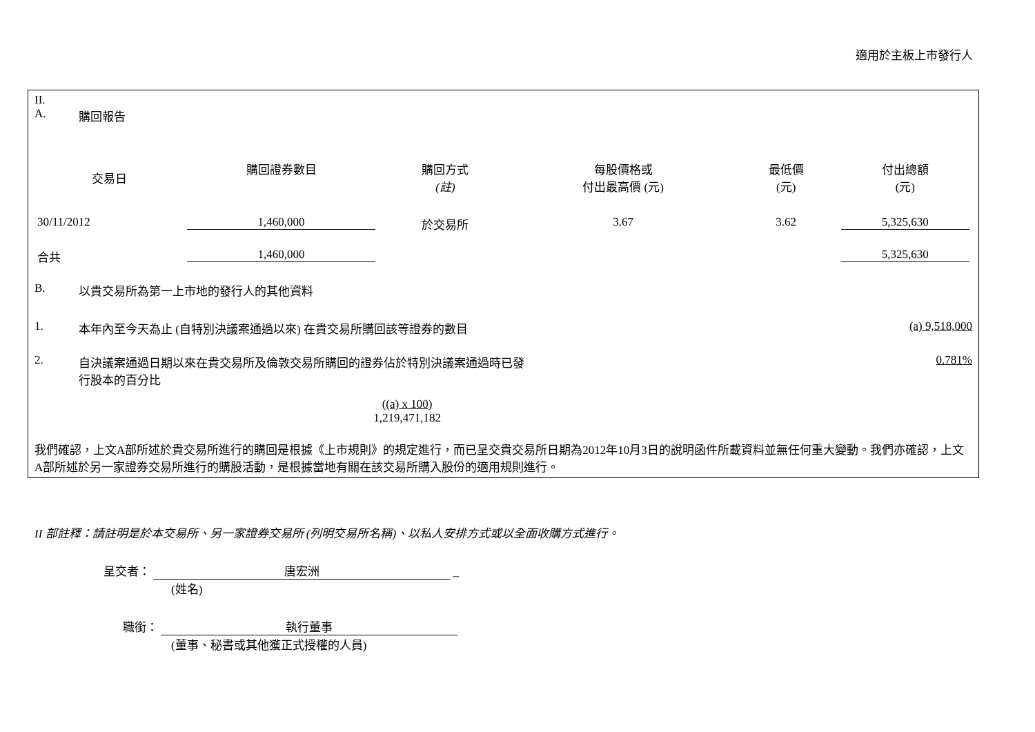適用於主板上市發行人
II.
A. 購回報告
| 交易日 | 購回證券數目 | 購回方式 (註) | 每股價格或 付出最高價 (元) | 最低價 (元) | 付出總額 (元) |
| --- | --- | --- | --- | --- | --- |
| 30/11/2012 | 1,460,000 | 於交易所 | 3.67 | 3.62 | 5,325,630 |
| 合共 | 1,460,000 | | | | 5,325,630 |
B. 以貴交易所為第一上市地的發行人的其他資料
1. 本年內至今天為止 (自特別決議案通過以來) 在貴交易所購回該等證券的數目 (a) 9,518,000
2. 自決議案通過日期以來在貴交易所及倫敦交易所購回的證券佔於特別決議案通過時已發
行股本的百分比 0.781%
((a) x 100)
1,219,471,182
我們確認，上文A部所述於貴交易所進行的購回是根據《上市規則》的規定進行，而已呈交貴交易所日期為2012年10月3日的說明函件所載資料並無任何重大變動。我們亦確認，上文A部所述於另一家證券交易所進行的購股活動，是根據當地有關在該交易所購入股份的適用規則進行。
II 部註釋：請註明是於本交易所、另一家證券交易所 (列明交易所名稱)、以私人安排方式或以全面收購方式進行。
呈交者： 唐宏洲 _
(姓名)
職銜： 執行董事
(董事、秘書或其他獲正式授權的人員)